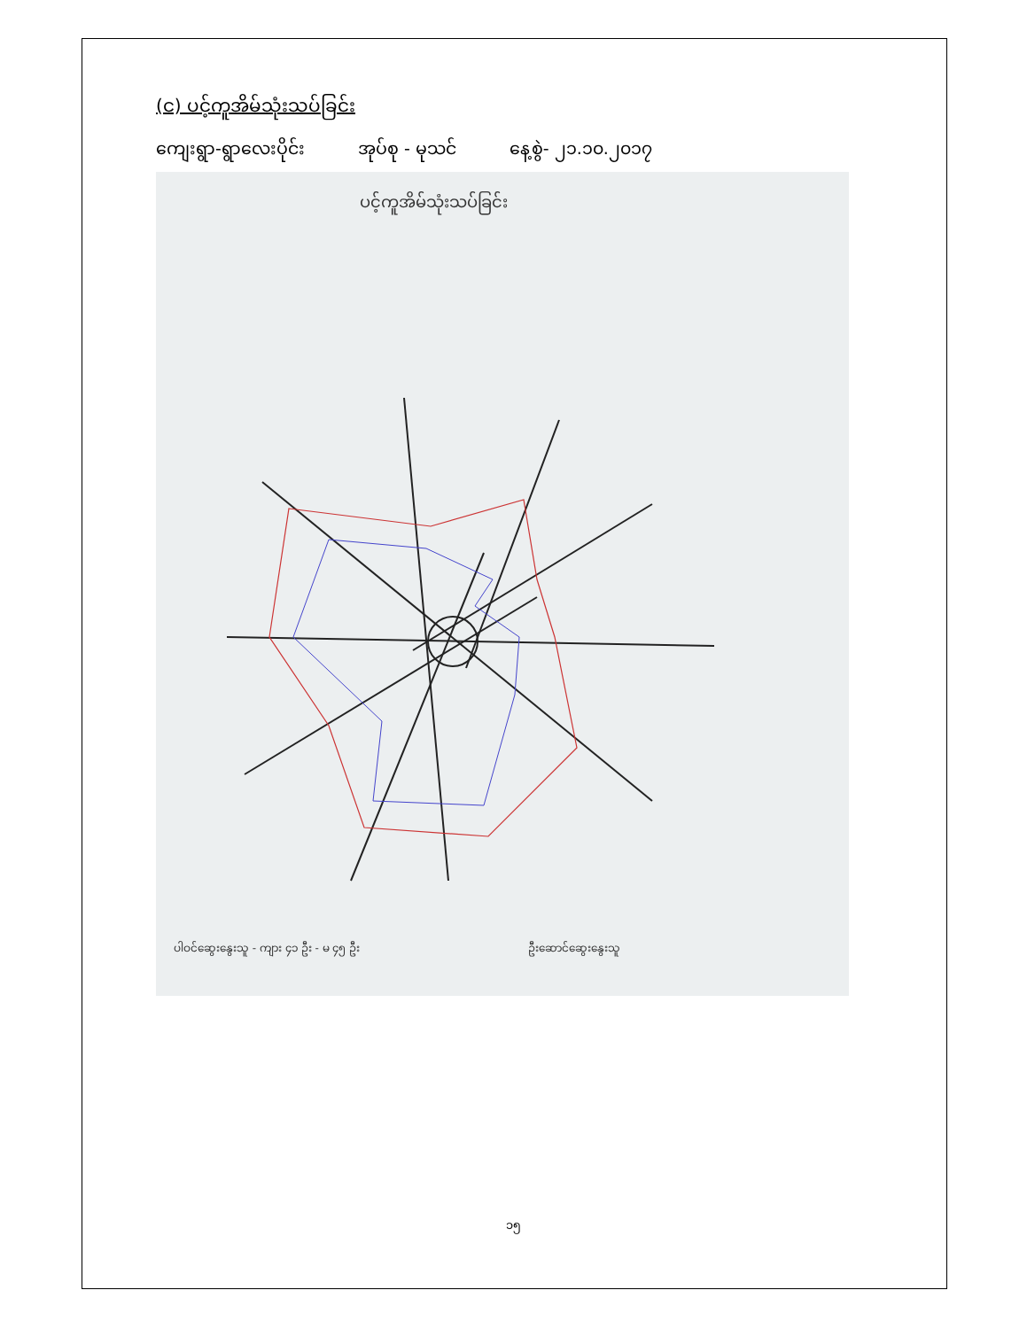(င) ပင့်ကူအိမ်သုံးသပ်ခြင်း
ကျေးရွာ-ရွာလေးပိုင်း အုပ်စု - မုသင် နေ့စွဲ- ၂၁.၁၀.၂၀၁၇
ပင့်ကူအိမ်သုံးသပ်ခြင်း
ပါဝင်ဆွေးနွေးသူ - ကျား ၄၁ ဦး - မ ၄၅ ဦး
ဦးဆောင်ဆွေးနွေးသူ
၁၅